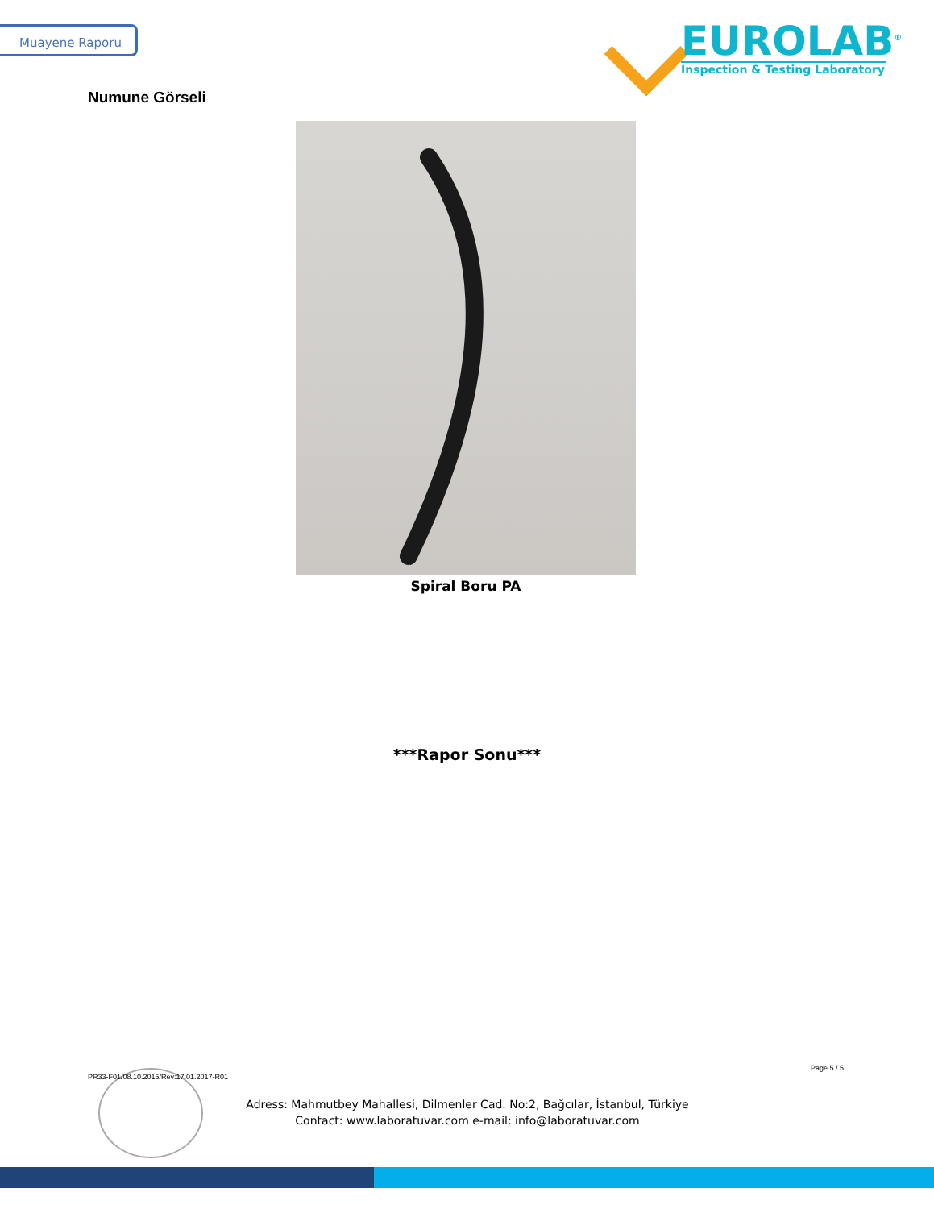Muayene Raporu
EUROLAB<sup>®</sup>
Inspection & Testing Laboratory
Numune Görseli
Spiral Boru PA
***Rapor Sonu***
PR33-F01/08.10.2015/Rev:17.01.2017-R01
Page 5 / 5
Adress: Mahmutbey Mahallesi, Dilmenler Cad. No:2, Bağcılar, İstanbul, Türkiye
Contact: www.laboratuvar.com e-mail: info@laboratuvar.com